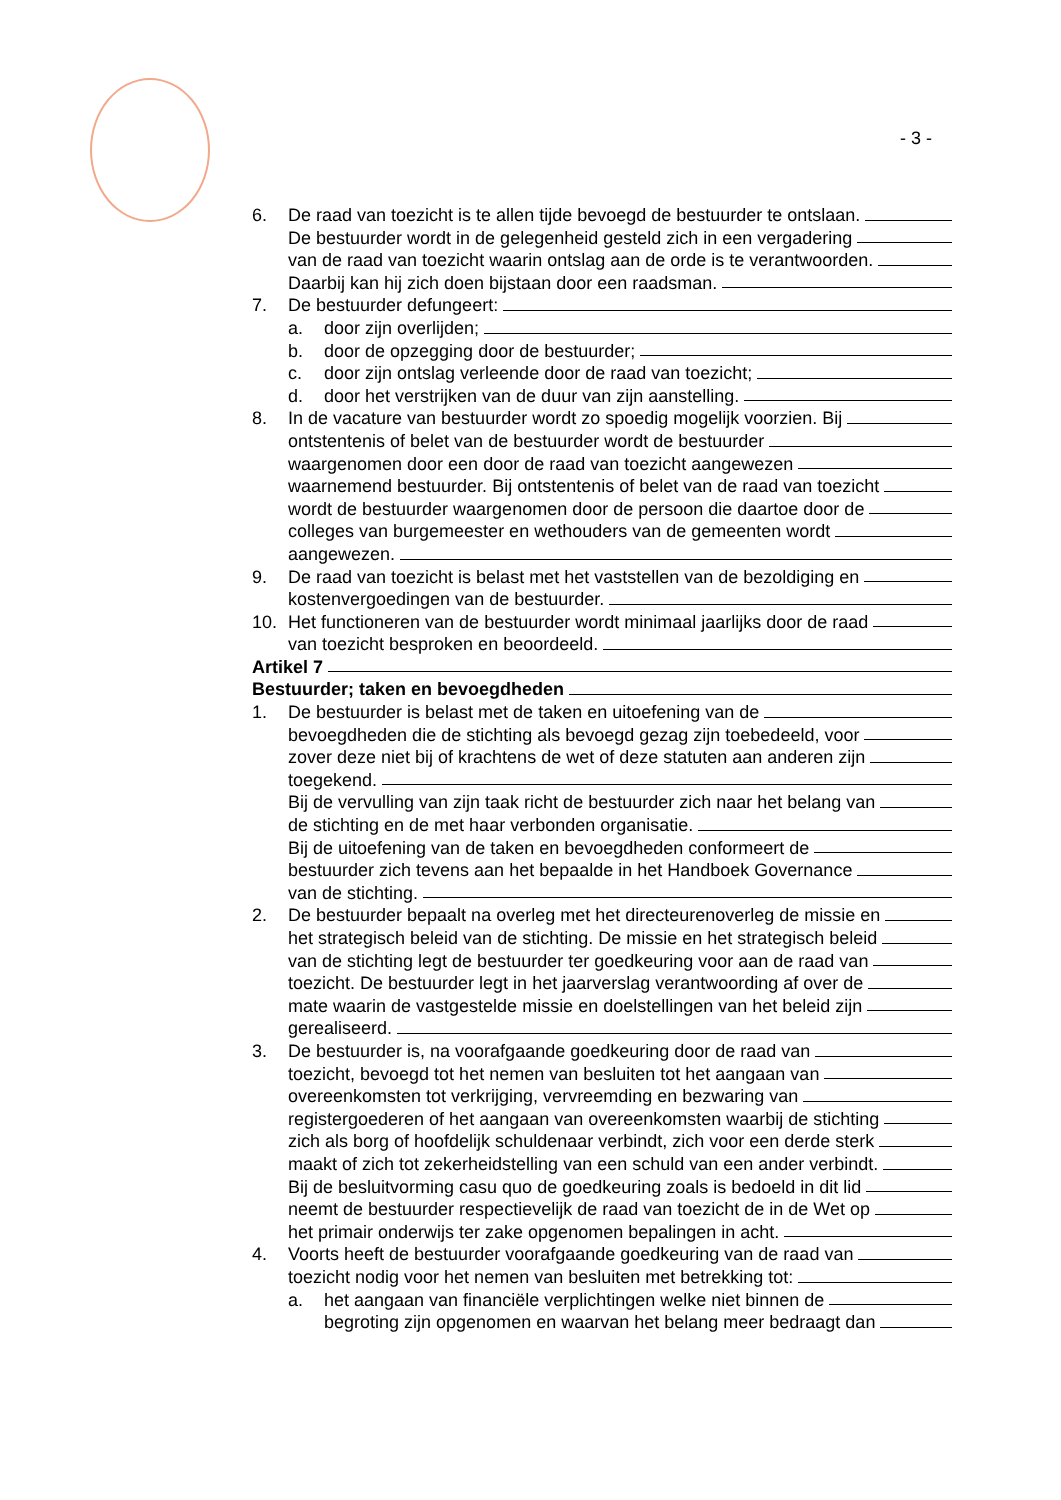- 3 -
6. De raad van toezicht is te allen tijde bevoegd de bestuurder te ontslaan.
De bestuurder wordt in de gelegenheid gesteld zich in een vergadering
van de raad van toezicht waarin ontslag aan de orde is te verantwoorden.
Daarbij kan hij zich doen bijstaan door een raadsman.
7. De bestuurder defungeert:
a. door zijn overlijden;
b. door de opzegging door de bestuurder;
c. door zijn ontslag verleende door de raad van toezicht;
d. door het verstrijken van de duur van zijn aanstelling.
8. In de vacature van bestuurder wordt zo spoedig mogelijk voorzien. Bij
ontstentenis of belet van de bestuurder wordt de bestuurder
waargenomen door een door de raad van toezicht aangewezen
waarnemend bestuurder. Bij ontstentenis of belet van de raad van toezicht
wordt de bestuurder waargenomen door de persoon die daartoe door de
colleges van burgemeester en wethouders van de gemeenten wordt
aangewezen.
9. De raad van toezicht is belast met het vaststellen van de bezoldiging en
kostenvergoedingen van de bestuurder.
10. Het functioneren van de bestuurder wordt minimaal jaarlijks door de raad
van toezicht besproken en beoordeeld.
Artikel 7
Bestuurder; taken en bevoegdheden
1. De bestuurder is belast met de taken en uitoefening van de
bevoegdheden die de stichting als bevoegd gezag zijn toebedeeld, voor
zover deze niet bij of krachtens de wet of deze statuten aan anderen zijn
toegekend.
Bij de vervulling van zijn taak richt de bestuurder zich naar het belang van
de stichting en de met haar verbonden organisatie.
Bij de uitoefening van de taken en bevoegdheden conformeert de
bestuurder zich tevens aan het bepaalde in het Handboek Governance
van de stichting.
2. De bestuurder bepaalt na overleg met het directeurenoverleg de missie en
het strategisch beleid van de stichting. De missie en het strategisch beleid
van de stichting legt de bestuurder ter goedkeuring voor aan de raad van
toezicht. De bestuurder legt in het jaarverslag verantwoording af over de
mate waarin de vastgestelde missie en doelstellingen van het beleid zijn
gerealiseerd.
3. De bestuurder is, na voorafgaande goedkeuring door de raad van
toezicht, bevoegd tot het nemen van besluiten tot het aangaan van
overeenkomsten tot verkrijging, vervreemding en bezwaring van
registergoederen of het aangaan van overeenkomsten waarbij de stichting
zich als borg of hoofdelijk schuldenaar verbindt, zich voor een derde sterk
maakt of zich tot zekerheidstelling van een schuld van een ander verbindt.
Bij de besluitvorming casu quo de goedkeuring zoals is bedoeld in dit lid
neemt de bestuurder respectievelijk de raad van toezicht de in de Wet op
het primair onderwijs ter zake opgenomen bepalingen in acht.
4. Voorts heeft de bestuurder voorafgaande goedkeuring van de raad van
toezicht nodig voor het nemen van besluiten met betrekking tot:
a. het aangaan van financiële verplichtingen welke niet binnen de
begroting zijn opgenomen en waarvan het belang meer bedraagt dan